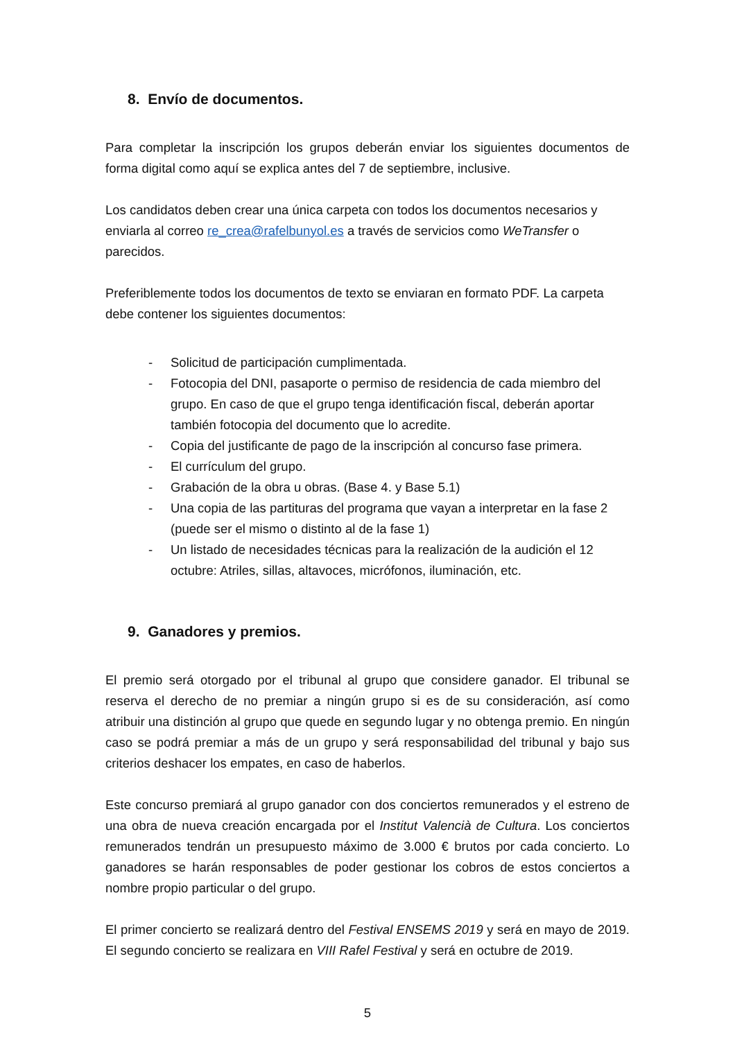8. Envío de documentos.
Para completar la inscripción los grupos deberán enviar los siguientes documentos de forma digital como aquí se explica antes del 7 de septiembre, inclusive.
Los candidatos deben crear una única carpeta con todos los documentos necesarios y enviarla al correo re_crea@rafelbunyol.es a través de servicios como WeTransfer o parecidos.
Preferiblemente todos los documentos de texto se enviaran en formato PDF. La carpeta debe contener los siguientes documentos:
- Solicitud de participación cumplimentada.
- Fotocopia del DNI, pasaporte o permiso de residencia de cada miembro del grupo. En caso de que el grupo tenga identificación fiscal, deberán aportar también fotocopia del documento que lo acredite.
- Copia del justificante de pago de la inscripción al concurso fase primera.
- El currículum del grupo.
- Grabación de la obra u obras. (Base 4. y Base 5.1)
- Una copia de las partituras del programa que vayan a interpretar en la fase 2 (puede ser el mismo o distinto al de la fase 1)
- Un listado de necesidades técnicas para la realización de la audición el 12 octubre: Atriles, sillas, altavoces, micrófonos, iluminación, etc.
9. Ganadores y premios.
El premio será otorgado por el tribunal al grupo que considere ganador. El tribunal se reserva el derecho de no premiar a ningún grupo si es de su consideración, así como atribuir una distinción al grupo que quede en segundo lugar y no obtenga premio. En ningún caso se podrá premiar a más de un grupo y será responsabilidad del tribunal y bajo sus criterios deshacer los empates, en caso de haberlos.
Este concurso premiará al grupo ganador con dos conciertos remunerados y el estreno de una obra de nueva creación encargada por el Institut Valencià de Cultura. Los conciertos remunerados tendrán un presupuesto máximo de 3.000 € brutos por cada concierto. Lo ganadores se harán responsables de poder gestionar los cobros de estos conciertos a nombre propio particular o del grupo.
El primer concierto se realizará dentro del Festival ENSEMS 2019 y será en mayo de 2019. El segundo concierto se realizara en VIII Rafel Festival y será en octubre de 2019.
5